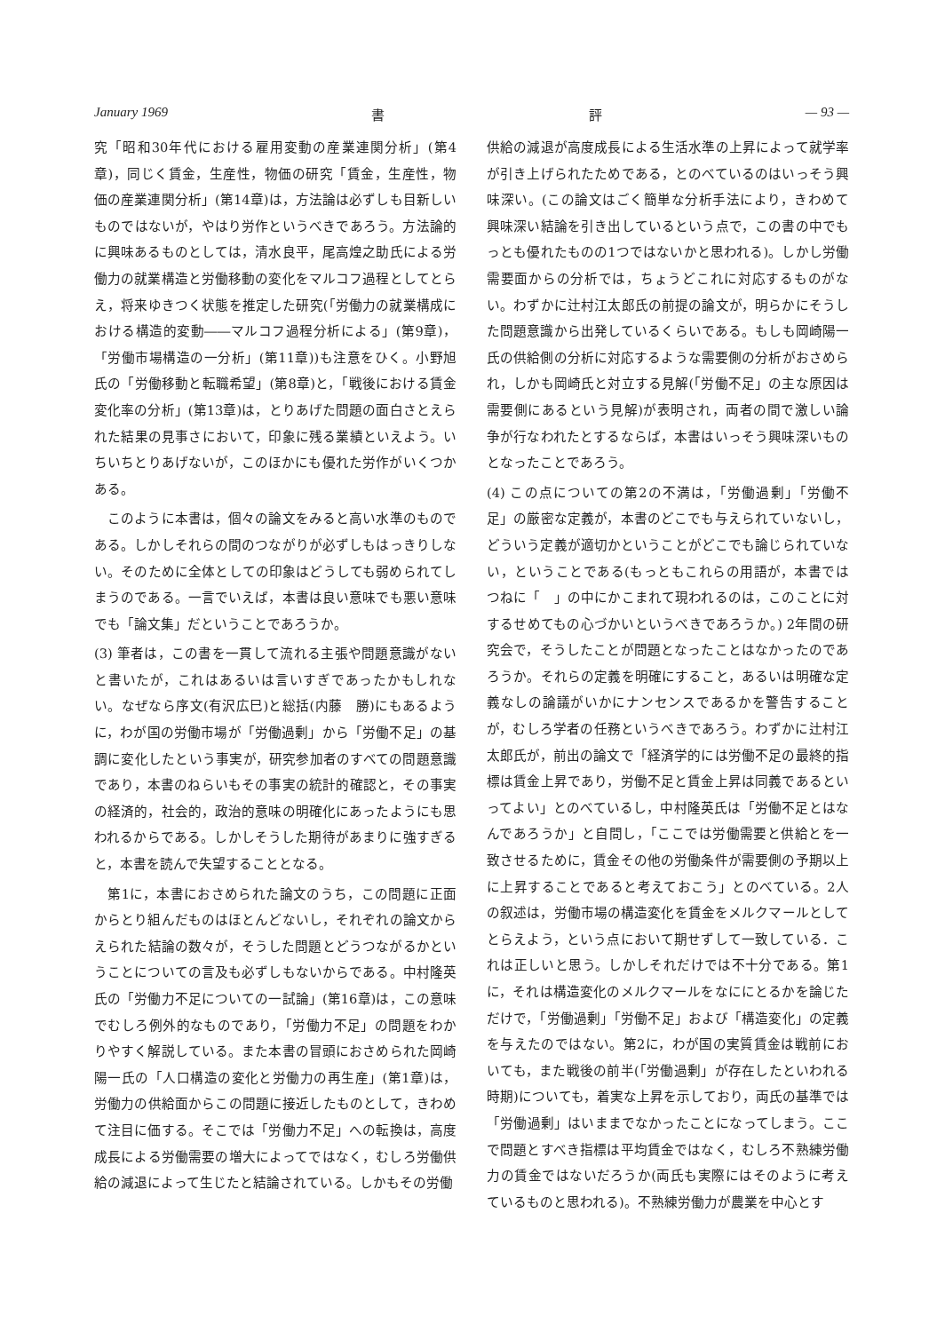January 1969 書 評 — 93 —
究「昭和30年代における雇用変動の産業連関分析」(第4章)，同じく賃金，生産性，物価の研究「賃金，生産性，物価の産業連関分析」(第14章)は，方法論は必ずしも目新しいものではないが，やはり労作というべきであろう。方法論的に興味あるものとしては，清水良平，尾高煌之助氏による労働力の就業構造と労働移動の変化をマルコフ過程としてとらえ，将来ゆきつく状態を推定した研究(「労働力の就業構成における構造的変動――マルコフ過程分析による」(第9章)，「労働市場構造の一分析」(第11章))も注意をひく。小野旭氏の「労働移動と転職希望」(第8章)と，「戦後における賃金変化率の分析」(第13章)は，とりあげた問題の面白さとえられた結果の見事さにおいて，印象に残る業績といえよう。いちいちとりあげないが，このほかにも優れた労作がいくつかある。
　このように本書は，個々の論文をみると高い水準のものである。しかしそれらの間のつながりが必ずしもはっきりしない。そのために全体としての印象はどうしても弱められてしまうのである。一言でいえば，本書は良い意味でも悪い意味でも「論文集」だということであろうか。
(3) 筆者は，この書を一貫して流れる主張や問題意識がないと書いたが，これはあるいは言いすぎであったかもしれない。なぜなら序文(有沢広巳)と総括(内藤　勝)にもあるように，わが国の労働市場が「労働過剰」から「労働不足」の基調に変化したという事実が，研究参加者のすべての問題意識であり，本書のねらいもその事実の統計的確認と，その事実の経済的，社会的，政治的意味の明確化にあったようにも思われるからである。しかしそうした期待があまりに強すぎると，本書を読んで失望することとなる。
　第1に，本書におさめられた論文のうち，この問題に正面からとり組んだものはほとんどないし，それぞれの論文からえられた結論の数々が，そうした問題とどうつながるかということについての言及も必ずしもないからである。中村隆英氏の「労働力不足についての一試論」(第16章)は，この意味でむしろ例外的なものであり，「労働力不足」の問題をわかりやすく解説している。また本書の冒頭におさめられた岡崎陽一氏の「人口構造の変化と労働力の再生産」(第1章)は，労働力の供給面からこの問題に接近したものとして，きわめて注目に価する。そこでは「労働力不足」への転換は，高度成長による労働需要の増大によってではなく，むしろ労働供給の減退によって生じたと結論されている。しかもその労働
供給の減退が高度成長による生活水準の上昇によって就学率が引き上げられたためである，とのべているのはいっそう興味深い。(この論文はごく簡単な分析手法により，きわめて興味深い結論を引き出しているという点で，この書の中でもっとも優れたものの1つではないかと思われる)。しかし労働需要面からの分析では，ちょうどこれに対応するものがない。わずかに辻村江太郎氏の前提の論文が，明らかにそうした問題意識から出発しているくらいである。もしも岡崎陽一氏の供給側の分析に対応するような需要側の分析がおさめられ，しかも岡崎氏と対立する見解(「労働不足」の主な原因は需要側にあるという見解)が表明され，両者の間で激しい論争が行なわれたとするならば，本書はいっそう興味深いものとなったことであろう。
(4) この点についての第2の不満は，「労働過剰」「労働不足」の厳密な定義が，本書のどこでも与えられていないし，どういう定義が適切かということがどこでも論じられていない，ということである(もっともこれらの用語が，本書ではつねに「　」の中にかこまれて現われるのは，このことに対するせめてもの心づかいというべきであろうか。) 2年間の研究会で，そうしたことが問題となったことはなかったのであろうか。それらの定義を明確にすること，あるいは明確な定義なしの論議がいかにナンセンスであるかを警告することが，むしろ学者の任務というべきであろう。わずかに辻村江太郎氏が，前出の論文で「経済学的には労働不足の最終的指標は賃金上昇であり，労働不足と賃金上昇は同義であるといってよい」とのべているし，中村隆英氏は「労働不足とはなんであろうか」と自問し，「ここでは労働需要と供給とを一致させるために，賃金その他の労働条件が需要側の予期以上に上昇することであると考えておこう」とのべている。2人の叙述は，労働市場の構造変化を賃金をメルクマールとしてとらえよう，という点において期せずして一致している．これは正しいと思う。しかしそれだけでは不十分である。第1に，それは構造変化のメルクマールをなににとるかを論じただけで，「労働過剰」「労働不足」および「構造変化」の定義を与えたのではない。第2に，わが国の実質賃金は戦前においても，また戦後の前半(「労働過剰」が存在したといわれる時期)についても，着実な上昇を示しており，両氏の基準では「労働過剰」はいままでなかったことになってしまう。ここで問題とすべき指標は平均賃金ではなく，むしろ不熟練労働力の賃金ではないだろうか(両氏も実際にはそのように考えているものと思われる)。不熟練労働力が農業を中心とす